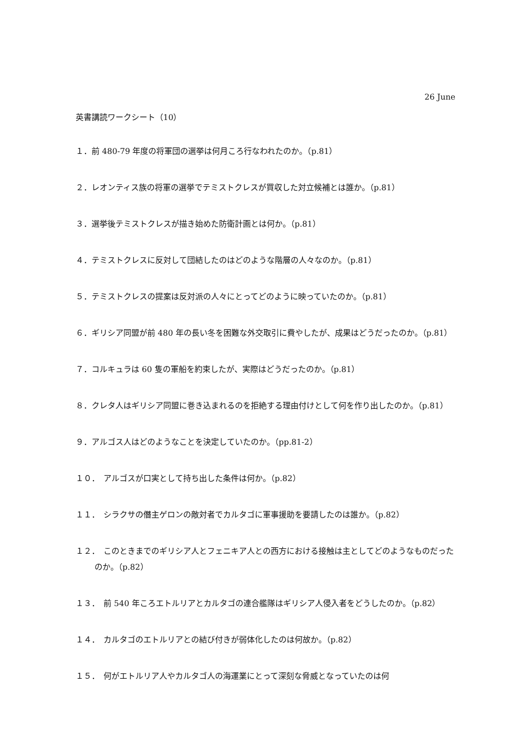26 June
英書講読ワークシート（10）
１．前 480-79 年度の将軍団の選挙は何月ころ行なわれたのか。（p.81）
２．レオンティス族の将軍の選挙でテミストクレスが買収した対立候補とは誰か。（p.81）
３．選挙後テミストクレスが描き始めた防衛計画とは何か。（p.81）
４．テミストクレスに反対して団結したのはどのような階層の人々なのか。（p.81）
５．テミストクレスの提案は反対派の人々にとってどのように映っていたのか。（p.81）
６．ギリシア同盟が前 480 年の長い冬を困難な外交取引に費やしたが、成果はどうだったのか。（p.81）
７．コルキュラは 60 隻の軍船を約束したが、実際はどうだったのか。（p.81）
８．クレタ人はギリシア同盟に巻き込まれるのを拒絶する理由付けとして何を作り出したのか。（p.81）
９．アルゴス人はどのようなことを決定していたのか。（pp.81-2）
１０．　アルゴスが口実として持ち出した条件は何か。（p.82）
１１．　シラクサの僭主ゲロンの敵対者でカルタゴに軍事援助を要請したのは誰か。（p.82）
１２．　このときまでのギリシア人とフェニキア人との西方における接触は主としてどのようなものだったのか。（p.82）
１３．　前 540 年ころエトルリアとカルタゴの連合艦隊はギリシア人侵入者をどうしたのか。（p.82）
１４．　カルタゴのエトルリアとの結び付きが弱体化したのは何故か。（p.82）
１５．　何がエトルリア人やカルタゴ人の海運業にとって深刻な脅威となっていたのは何